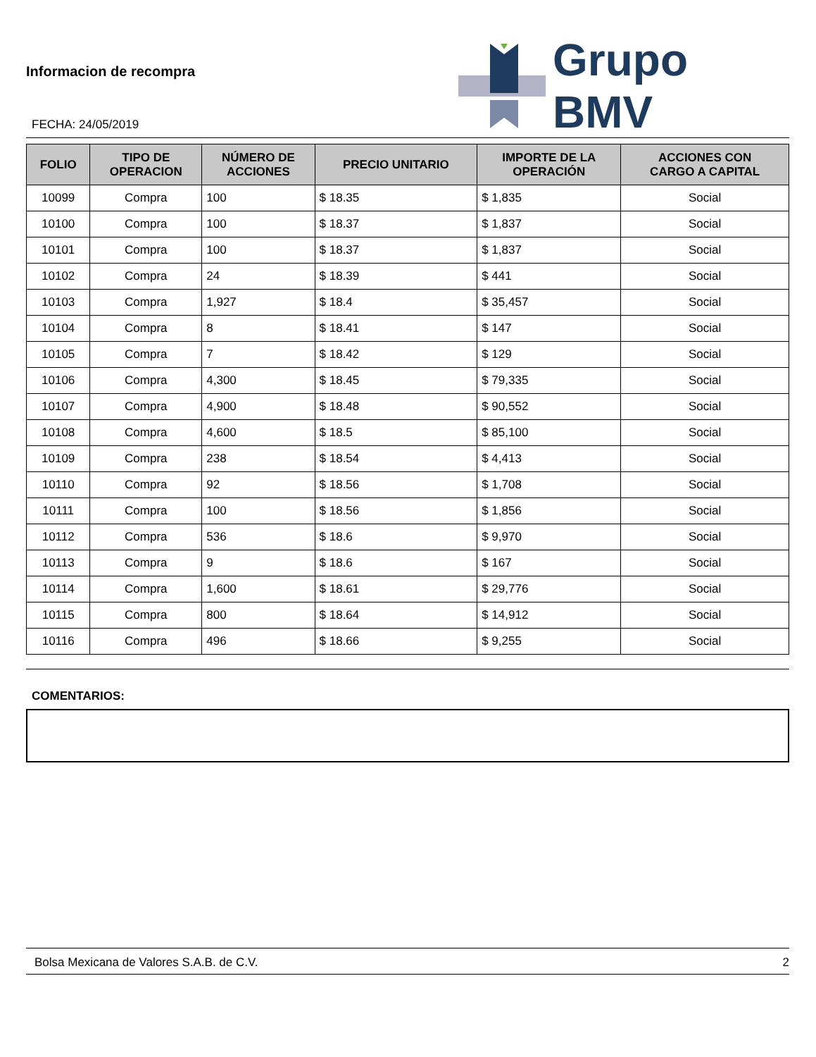Informacion de recompra
FECHA: 24/05/2019
Grupo BMV
| FOLIO | TIPO DE OPERACION | NÚMERO DE ACCIONES | PRECIO UNITARIO | IMPORTE DE LA OPERACIÓN | ACCIONES CON CARGO A CAPITAL |
| --- | --- | --- | --- | --- | --- |
| 10099 | Compra | 100 | $ 18.35 | $ 1,835 | Social |
| 10100 | Compra | 100 | $ 18.37 | $ 1,837 | Social |
| 10101 | Compra | 100 | $ 18.37 | $ 1,837 | Social |
| 10102 | Compra | 24 | $ 18.39 | $ 441 | Social |
| 10103 | Compra | 1,927 | $ 18.4 | $ 35,457 | Social |
| 10104 | Compra | 8 | $ 18.41 | $ 147 | Social |
| 10105 | Compra | 7 | $ 18.42 | $ 129 | Social |
| 10106 | Compra | 4,300 | $ 18.45 | $ 79,335 | Social |
| 10107 | Compra | 4,900 | $ 18.48 | $ 90,552 | Social |
| 10108 | Compra | 4,600 | $ 18.5 | $ 85,100 | Social |
| 10109 | Compra | 238 | $ 18.54 | $ 4,413 | Social |
| 10110 | Compra | 92 | $ 18.56 | $ 1,708 | Social |
| 10111 | Compra | 100 | $ 18.56 | $ 1,856 | Social |
| 10112 | Compra | 536 | $ 18.6 | $ 9,970 | Social |
| 10113 | Compra | 9 | $ 18.6 | $ 167 | Social |
| 10114 | Compra | 1,600 | $ 18.61 | $ 29,776 | Social |
| 10115 | Compra | 800 | $ 18.64 | $ 14,912 | Social |
| 10116 | Compra | 496 | $ 18.66 | $ 9,255 | Social |
COMENTARIOS:
Bolsa Mexicana de Valores S.A.B. de C.V. 2